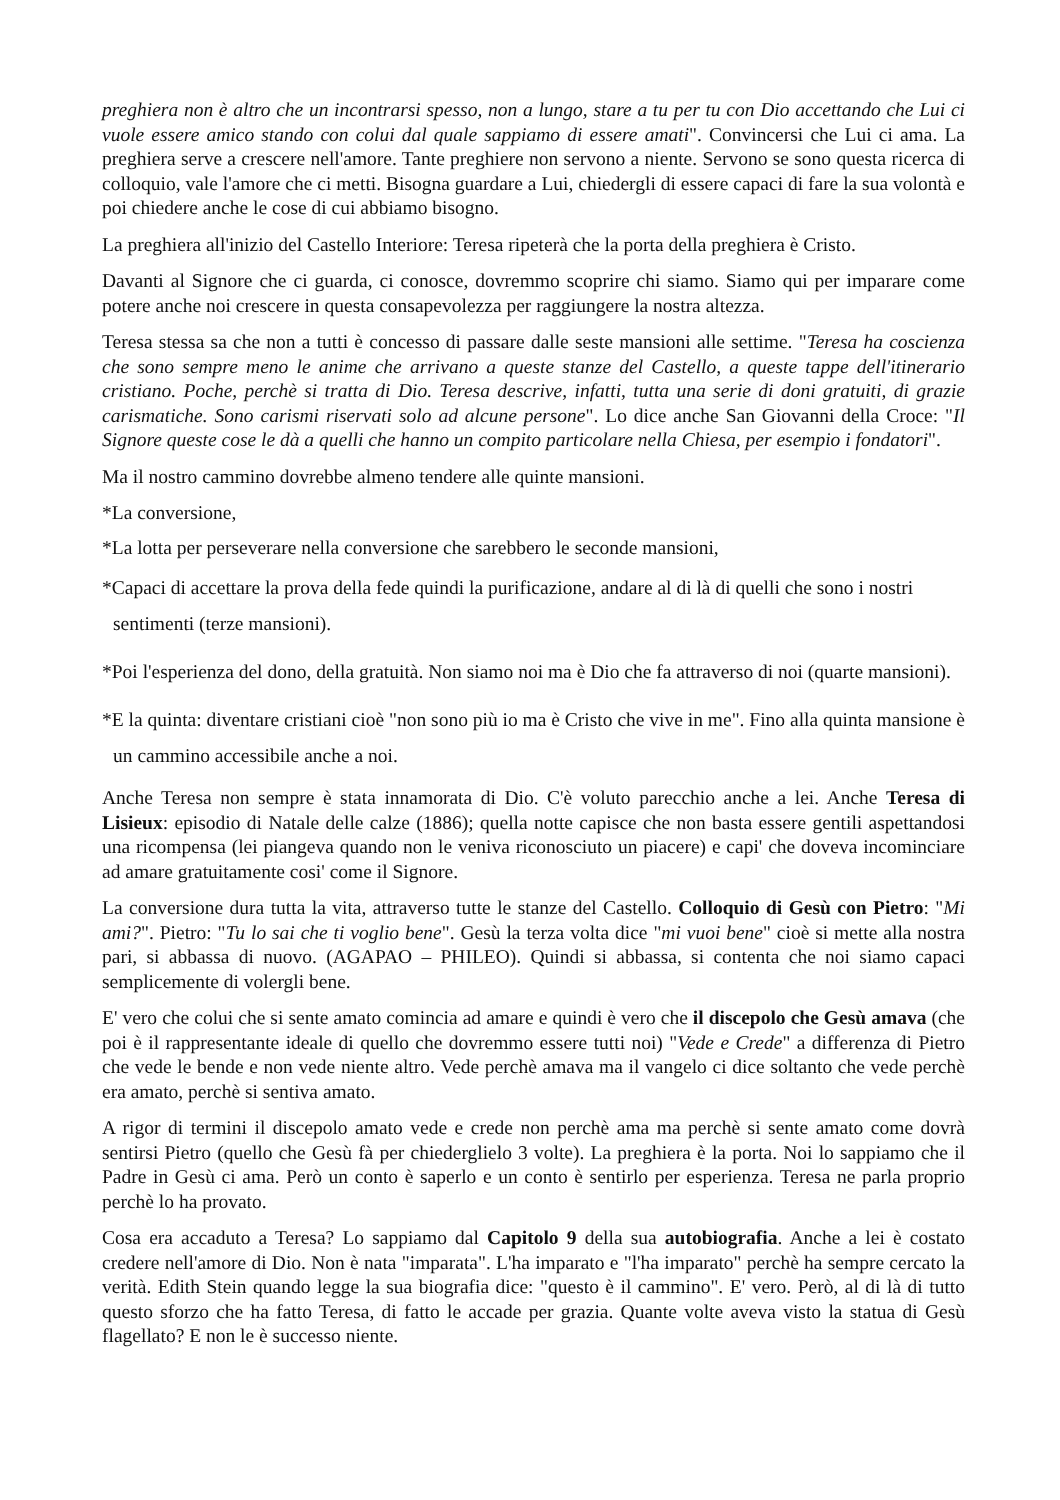preghiera non è altro che un incontrarsi spesso, non a lungo, stare a tu per tu con Dio accettando che Lui ci vuole essere amico stando con colui dal quale sappiamo di essere amati". Convincersi che Lui ci ama. La preghiera serve a crescere nell'amore. Tante preghiere non servono a niente. Servono se sono questa ricerca di colloquio, vale l'amore che ci metti. Bisogna guardare a Lui, chiedergli di essere capaci di fare la sua volontà e poi chiedere anche le cose di cui abbiamo bisogno.
La preghiera all'inizio del Castello Interiore: Teresa ripeterà che la porta della preghiera è Cristo.
Davanti al Signore che ci guarda, ci conosce, dovremmo scoprire chi siamo. Siamo qui per imparare come potere anche noi crescere in questa consapevolezza per raggiungere la nostra altezza.
Teresa stessa sa che non a tutti è concesso di passare dalle seste mansioni alle settime. "Teresa ha coscienza che sono sempre meno le anime che arrivano a queste stanze del Castello, a queste tappe dell'itinerario cristiano. Poche, perchè si tratta di Dio. Teresa descrive, infatti, tutta una serie di doni gratuiti, di grazie carismatiche. Sono carismi riservati solo ad alcune persone". Lo dice anche San Giovanni della Croce: "Il Signore queste cose le dà a quelli che hanno un compito particolare nella Chiesa, per esempio i fondatori".
Ma il nostro cammino dovrebbe almeno tendere alle quinte mansioni.
*La conversione,
*La lotta per perseverare nella conversione che sarebbero le seconde mansioni,
*Capaci di accettare la prova della fede quindi la purificazione, andare al di là di quelli che sono i nostri sentimenti (terze mansioni).
*Poi l'esperienza del dono, della gratuità. Non siamo noi ma è Dio che fa attraverso di noi (quarte mansioni).
*E la quinta: diventare cristiani cioè "non sono più io ma è Cristo che vive in me". Fino alla quinta mansione è un cammino accessibile anche a noi.
Anche Teresa non sempre è stata innamorata di Dio. C'è voluto parecchio anche a lei. Anche Teresa di Lisieux: episodio di Natale delle calze (1886); quella notte capisce che non basta essere gentili aspettandosi una ricompensa (lei piangeva quando non le veniva riconosciuto un piacere) e capi' che doveva incominciare ad amare gratuitamente cosi' come il Signore.
La conversione dura tutta la vita, attraverso tutte le stanze del Castello. Colloquio di Gesù con Pietro: "Mi ami?". Pietro: "Tu lo sai che ti voglio bene". Gesù la terza volta dice "mi vuoi bene" cioè si mette alla nostra pari, si abbassa di nuovo. (AGAPAO – PHILEO). Quindi si abbassa, si contenta che noi siamo capaci semplicemente di volergli bene.
E' vero che colui che si sente amato comincia ad amare e quindi è vero che il discepolo che Gesù amava (che poi è il rappresentante ideale di quello che dovremmo essere tutti noi) "Vede e Crede" a differenza di Pietro che vede le bende e non vede niente altro. Vede perchè amava ma il vangelo ci dice soltanto che vede perchè era amato, perchè si sentiva amato.
A rigor di termini il discepolo amato vede e crede non perchè ama ma perchè si sente amato come dovrà sentirsi Pietro (quello che Gesù fà per chiederglielo 3 volte). La preghiera è la porta. Noi lo sappiamo che il Padre in Gesù ci ama. Però un conto è saperlo e un conto è sentirlo per esperienza. Teresa ne parla proprio perchè lo ha provato.
Cosa era accaduto a Teresa? Lo sappiamo dal Capitolo 9 della sua autobiografia. Anche a lei è costato credere nell'amore di Dio. Non è nata "imparata". L'ha imparato e "l'ha imparato" perchè ha sempre cercato la verità. Edith Stein quando legge la sua biografia dice: "questo è il cammino". E' vero. Però, al di là di tutto questo sforzo che ha fatto Teresa, di fatto le accade per grazia. Quante volte aveva visto la statua di Gesù flagellato? E non le è successo niente.